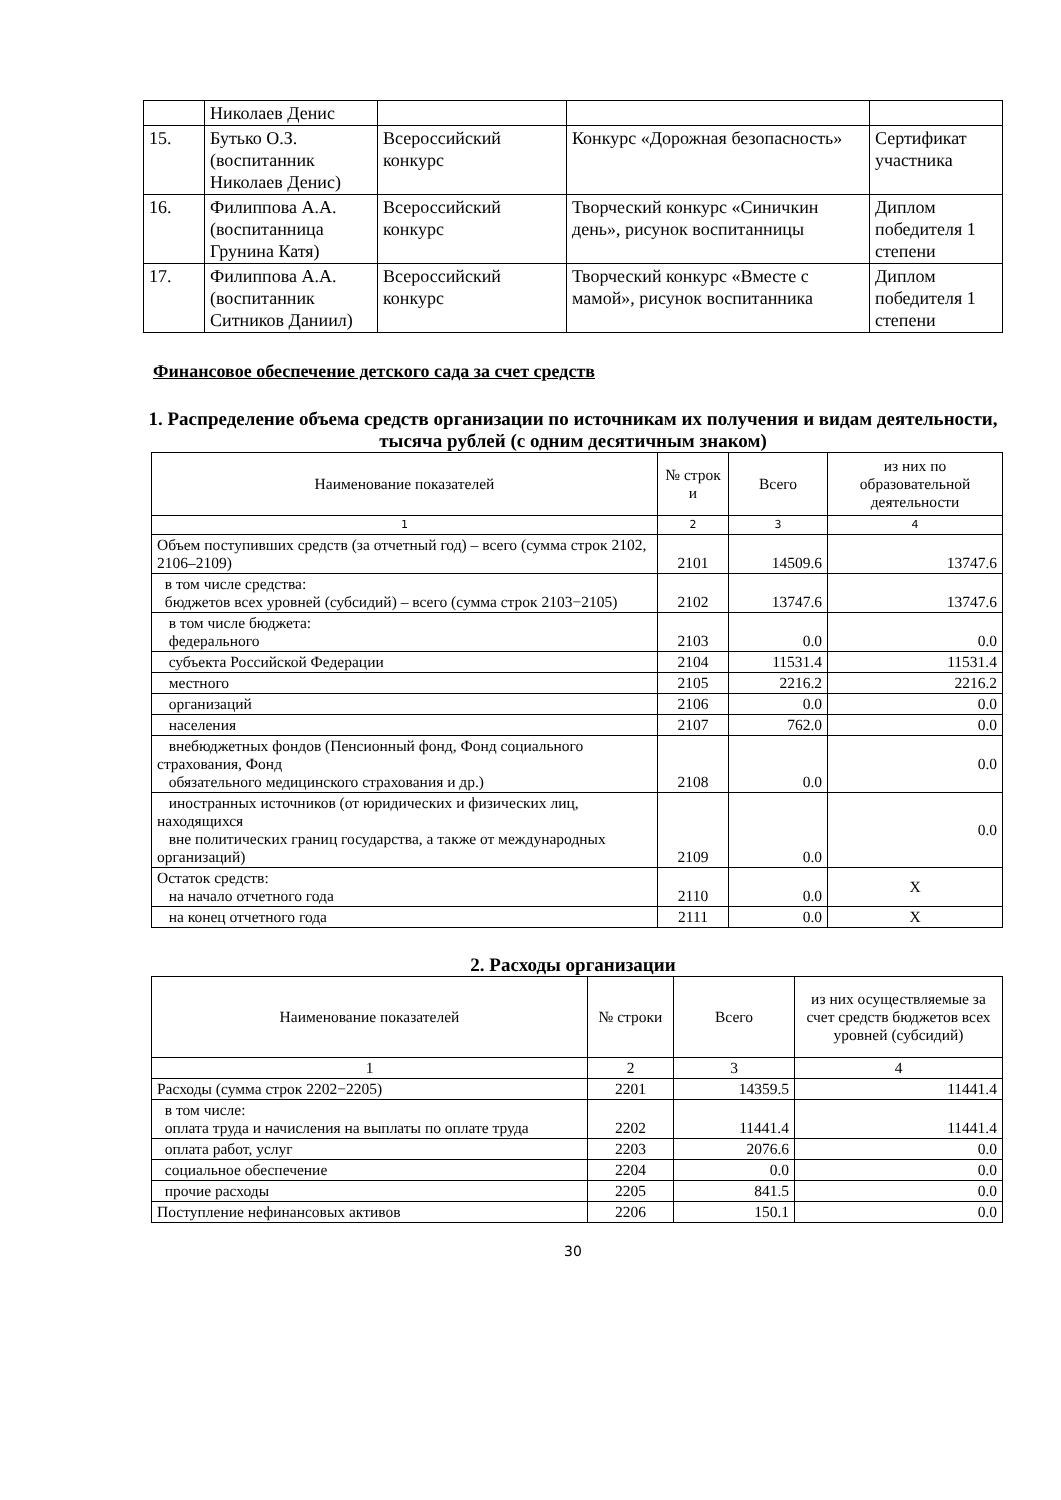| | Николаев Денис | | | |
| 15. | Бутько О.З. (воспитанник Николаев Денис) | Всероссийский конкурс | Конкурс «Дорожная безопасность» | Сертификат участника |
| 16. | Филиппова А.А. (воспитанница Грунина Катя) | Всероссийский конкурс | Творческий конкурс «Синичкин день», рисунок воспитанницы | Диплом победителя 1 степени |
| 17. | Филиппова А.А. (воспитанник Ситников Даниил) | Всероссийский конкурс | Творческий конкурс «Вместе с мамой», рисунок воспитанника | Диплом победителя 1 степени |
Финансовое обеспечение детского сада за счет средств
1. Распределение объема средств организации по источникам их получения и видам деятельности, тысяча рублей (с одним десятичным знаком)
| Наименование показателей | № строк и | Всего | из них по образовательной деятельности |
| --- | --- | --- | --- |
| 1 | 2 | 3 | 4 |
| Объем поступивших средств (за отчетный год) – всего (сумма строк 2102, 2106–2109) | 2101 | 14509.6 | 13747.6 |
| в том числе средства: бюджетов всех уровней (субсидий) – всего (сумма строк 2103−2105) | 2102 | 13747.6 | 13747.6 |
| в том числе бюджета: федерального | 2103 | 0.0 | 0.0 |
| субъекта Российской Федерации | 2104 | 11531.4 | 11531.4 |
| местного | 2105 | 2216.2 | 2216.2 |
| организаций | 2106 | 0.0 | 0.0 |
| населения | 2107 | 762.0 | 0.0 |
| внебюджетных фондов (Пенсионный фонд, Фонд социального страхования, Фонд обязательного медицинского страхования и др.) | 2108 | 0.0 | 0.0 |
| иностранных источников (от юридических и физических лиц, находящихся вне политических границ государства, а также от международных организаций) | 2109 | 0.0 | 0.0 |
| Остаток средств: на начало отчетного года | 2110 | 0.0 | Х |
| на конец отчетного года | 2111 | 0.0 | Х |
2. Расходы организации
| Наименование показателей | № строки | Всего | из них осуществляемые за счет средств бюджетов всех уровней (субсидий) |
| --- | --- | --- | --- |
| 1 | 2 | 3 | 4 |
| Расходы (сумма строк 2202−2205) | 2201 | 14359.5 | 11441.4 |
| в том числе: оплата труда и начисления на выплаты по оплате труда | 2202 | 11441.4 | 11441.4 |
| оплата работ, услуг | 2203 | 2076.6 | 0.0 |
| социальное обеспечение | 2204 | 0.0 | 0.0 |
| прочие расходы | 2205 | 841.5 | 0.0 |
| Поступление нефинансовых активов | 2206 | 150.1 | 0.0 |
30